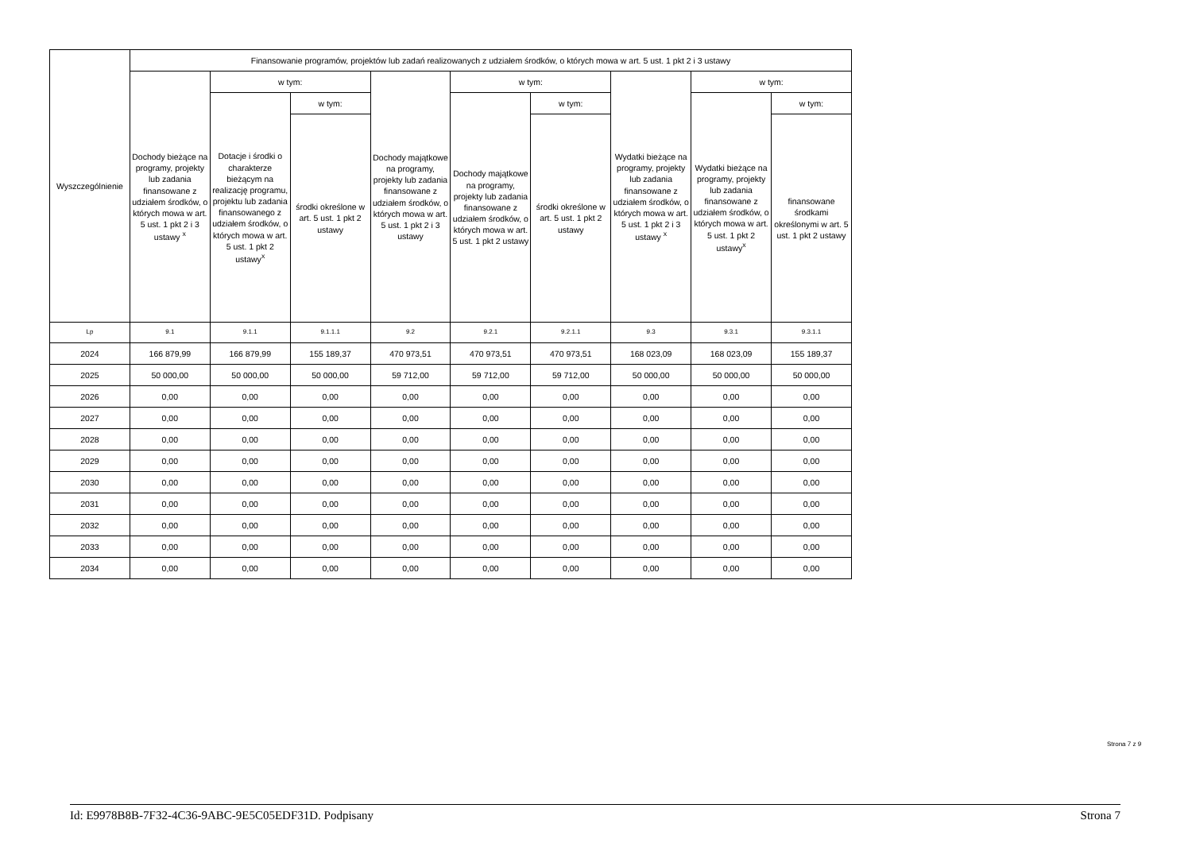| Wyszczególnienie | Finansowanie programów, projektów lub zadań realizowanych z udziałem środków, o których mowa w art. 5 ust. 1 pkt 2 i 3 ustawy | | | | | | | | |
| --- | --- | --- | --- | --- | --- | --- | --- | --- | --- |
| | Dochody bieżące na programy, projekty lub zadania finansowane z udziałem środków, o których mowa w art. 5 ust. 1 pkt 2 i 3 ustawy <sup>x</sup> | w tym: | | Dochody majątkowe na programy, projekty lub zadania finansowane z udziałem środków, o których mowa w art. 5 ust. 1 pkt 2 i 3 ustawy | w tym: | | Wydatki bieżące na programy, projekty lub zadania finansowane z udziałem środków, o których mowa w art. 5 ust. 1 pkt 2 i 3 ustawy <sup>x</sup> | w tym: | |
| | | Dotacje i środki o charakterze bieżącym na realizację programu, projektu lub zadania finansowanego z udziałem środków, o których mowa w art. 5 ust. 1 pkt 2 ustawy<sup>x</sup> | w tym: | | Dochody majątkowe na programy, projekty lub zadania finansowane z udziałem środków, o których mowa w art. 5 ust. 1 pkt 2 ustawy | w tym: | | Wydatki bieżące na programy, projekty lub zadania finansowane z udziałem środków, o których mowa w art. 5 ust. 1 pkt 2 ustawy<sup>x</sup> | w tym: |
| | | | środki określone w art. 5 ust. 1 pkt 2 ustawy | | | środki określone w art. 5 ust. 1 pkt 2 ustawy | | | finansowane środkami określonymi w art. 5 ust. 1 pkt 2 ustawy |
| Lp | 9.1 | 9.1.1 | 9.1.1.1 | 9.2 | 9.2.1 | 9.2.1.1 | 9.3 | 9.3.1 | 9.3.1.1 |
| 2024 | 166 879,99 | 166 879,99 | 155 189,37 | 470 973,51 | 470 973,51 | 470 973,51 | 168 023,09 | 168 023,09 | 155 189,37 |
| 2025 | 50 000,00 | 50 000,00 | 50 000,00 | 59 712,00 | 59 712,00 | 59 712,00 | 50 000,00 | 50 000,00 | 50 000,00 |
| 2026 | 0,00 | 0,00 | 0,00 | 0,00 | 0,00 | 0,00 | 0,00 | 0,00 | 0,00 |
| 2027 | 0,00 | 0,00 | 0,00 | 0,00 | 0,00 | 0,00 | 0,00 | 0,00 | 0,00 |
| 2028 | 0,00 | 0,00 | 0,00 | 0,00 | 0,00 | 0,00 | 0,00 | 0,00 | 0,00 |
| 2029 | 0,00 | 0,00 | 0,00 | 0,00 | 0,00 | 0,00 | 0,00 | 0,00 | 0,00 |
| 2030 | 0,00 | 0,00 | 0,00 | 0,00 | 0,00 | 0,00 | 0,00 | 0,00 | 0,00 |
| 2031 | 0,00 | 0,00 | 0,00 | 0,00 | 0,00 | 0,00 | 0,00 | 0,00 | 0,00 |
| 2032 | 0,00 | 0,00 | 0,00 | 0,00 | 0,00 | 0,00 | 0,00 | 0,00 | 0,00 |
| 2033 | 0,00 | 0,00 | 0,00 | 0,00 | 0,00 | 0,00 | 0,00 | 0,00 | 0,00 |
| 2034 | 0,00 | 0,00 | 0,00 | 0,00 | 0,00 | 0,00 | 0,00 | 0,00 | 0,00 |
Strona 7 z 9
Id: E9978B8B-7F32-4C36-9ABC-9E5C05EDF31D. Podpisany Strona 7